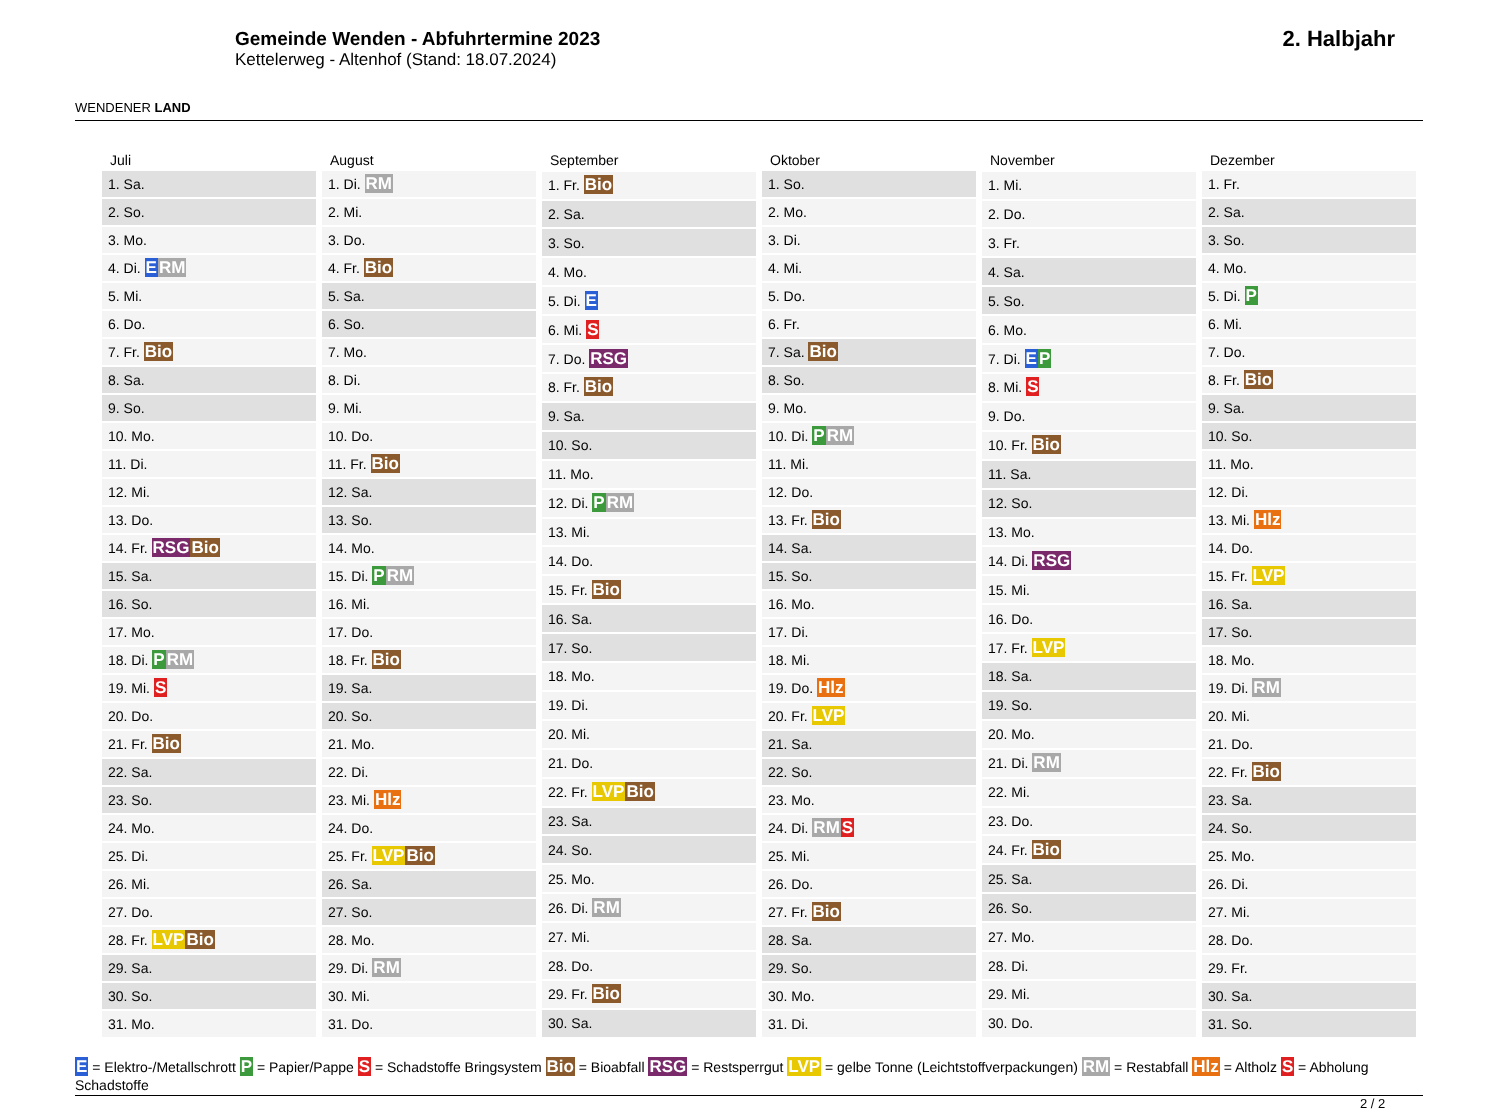WENDENER LAND
Gemeinde Wenden - Abfuhrtermine 2023
Kettelerweg - Altenhof (Stand: 18.07.2024)
2. Halbjahr
| Juli |
| --- |
| 1. Sa. |
| 2. So. |
| 3. Mo. |
| 4. Di. E RM |
| 5. Mi. |
| 6. Do. |
| 7. Fr. Bio |
| 8. Sa. |
| 9. So. |
| 10. Mo. |
| 11. Di. |
| 12. Mi. |
| 13. Do. |
| 14. Fr. RSG Bio |
| 15. Sa. |
| 16. So. |
| 17. Mo. |
| 18. Di. P RM |
| 19. Mi. S |
| 20. Do. |
| 21. Fr. Bio |
| 22. Sa. |
| 23. So. |
| 24. Mo. |
| 25. Di. |
| 26. Mi. |
| 27. Do. |
| 28. Fr. LVP Bio |
| 29. Sa. |
| 30. So. |
| 31. Mo. |
| August |
| --- |
| 1. Di. RM |
| 2. Mi. |
| 3. Do. |
| 4. Fr. Bio |
| 5. Sa. |
| 6. So. |
| 7. Mo. |
| 8. Di. |
| 9. Mi. |
| 10. Do. |
| 11. Fr. Bio |
| 12. Sa. |
| 13. So. |
| 14. Mo. |
| 15. Di. P RM |
| 16. Mi. |
| 17. Do. |
| 18. Fr. Bio |
| 19. Sa. |
| 20. So. |
| 21. Mo. |
| 22. Di. |
| 23. Mi. Hlz |
| 24. Do. |
| 25. Fr. LVP Bio |
| 26. Sa. |
| 27. So. |
| 28. Mo. |
| 29. Di. RM |
| 30. Mi. |
| 31. Do. |
| September |
| --- |
| 1. Fr. Bio |
| 2. Sa. |
| 3. So. |
| 4. Mo. |
| 5. Di. E |
| 6. Mi. S |
| 7. Do. RSG |
| 8. Fr. Bio |
| 9. Sa. |
| 10. So. |
| 11. Mo. |
| 12. Di. P RM |
| 13. Mi. |
| 14. Do. |
| 15. Fr. Bio |
| 16. Sa. |
| 17. So. |
| 18. Mo. |
| 19. Di. |
| 20. Mi. |
| 21. Do. |
| 22. Fr. LVP Bio |
| 23. Sa. |
| 24. So. |
| 25. Mo. |
| 26. Di. RM |
| 27. Mi. |
| 28. Do. |
| 29. Fr. Bio |
| 30. Sa. |
| Oktober |
| --- |
| 1. So. |
| 2. Mo. |
| 3. Di. |
| 4. Mi. |
| 5. Do. |
| 6. Fr. |
| 7. Sa. Bio |
| 8. So. |
| 9. Mo. |
| 10. Di. P RM |
| 11. Mi. |
| 12. Do. |
| 13. Fr. Bio |
| 14. Sa. |
| 15. So. |
| 16. Mo. |
| 17. Di. |
| 18. Mi. |
| 19. Do. Hlz |
| 20. Fr. LVP |
| 21. Sa. |
| 22. So. |
| 23. Mo. |
| 24. Di. RM S |
| 25. Mi. |
| 26. Do. |
| 27. Fr. Bio |
| 28. Sa. |
| 29. So. |
| 30. Mo. |
| 31. Di. |
| November |
| --- |
| 1. Mi. |
| 2. Do. |
| 3. Fr. |
| 4. Sa. |
| 5. So. |
| 6. Mo. |
| 7. Di. E P |
| 8. Mi. S |
| 9. Do. |
| 10. Fr. Bio |
| 11. Sa. |
| 12. So. |
| 13. Mo. |
| 14. Di. RSG |
| 15. Mi. |
| 16. Do. |
| 17. Fr. LVP |
| 18. Sa. |
| 19. So. |
| 20. Mo. |
| 21. Di. RM |
| 22. Mi. |
| 23. Do. |
| 24. Fr. Bio |
| 25. Sa. |
| 26. So. |
| 27. Mo. |
| 28. Di. |
| 29. Mi. |
| 30. Do. |
| Dezember |
| --- |
| 1. Fr. |
| 2. Sa. |
| 3. So. |
| 4. Mo. |
| 5. Di. P |
| 6. Mi. |
| 7. Do. |
| 8. Fr. Bio |
| 9. Sa. |
| 10. So. |
| 11. Mo. |
| 12. Di. |
| 13. Mi. Hlz |
| 14. Do. |
| 15. Fr. LVP |
| 16. Sa. |
| 17. So. |
| 18. Mo. |
| 19. Di. RM |
| 20. Mi. |
| 21. Do. |
| 22. Fr. Bio |
| 23. Sa. |
| 24. So. |
| 25. Mo. |
| 26. Di. |
| 27. Mi. |
| 28. Do. |
| 29. Fr. |
| 30. Sa. |
| 31. So. |
E = Elektro-/Metallschrott P = Papier/Pappe S = Schadstoffe Bringsystem Bio = Bioabfall RSG = Restsperrgut LVP = gelbe Tonne (Leichtstoffverpackungen) RM = Restabfall Hlz = Altholz S = Abholung Schadstoffe
2 / 2